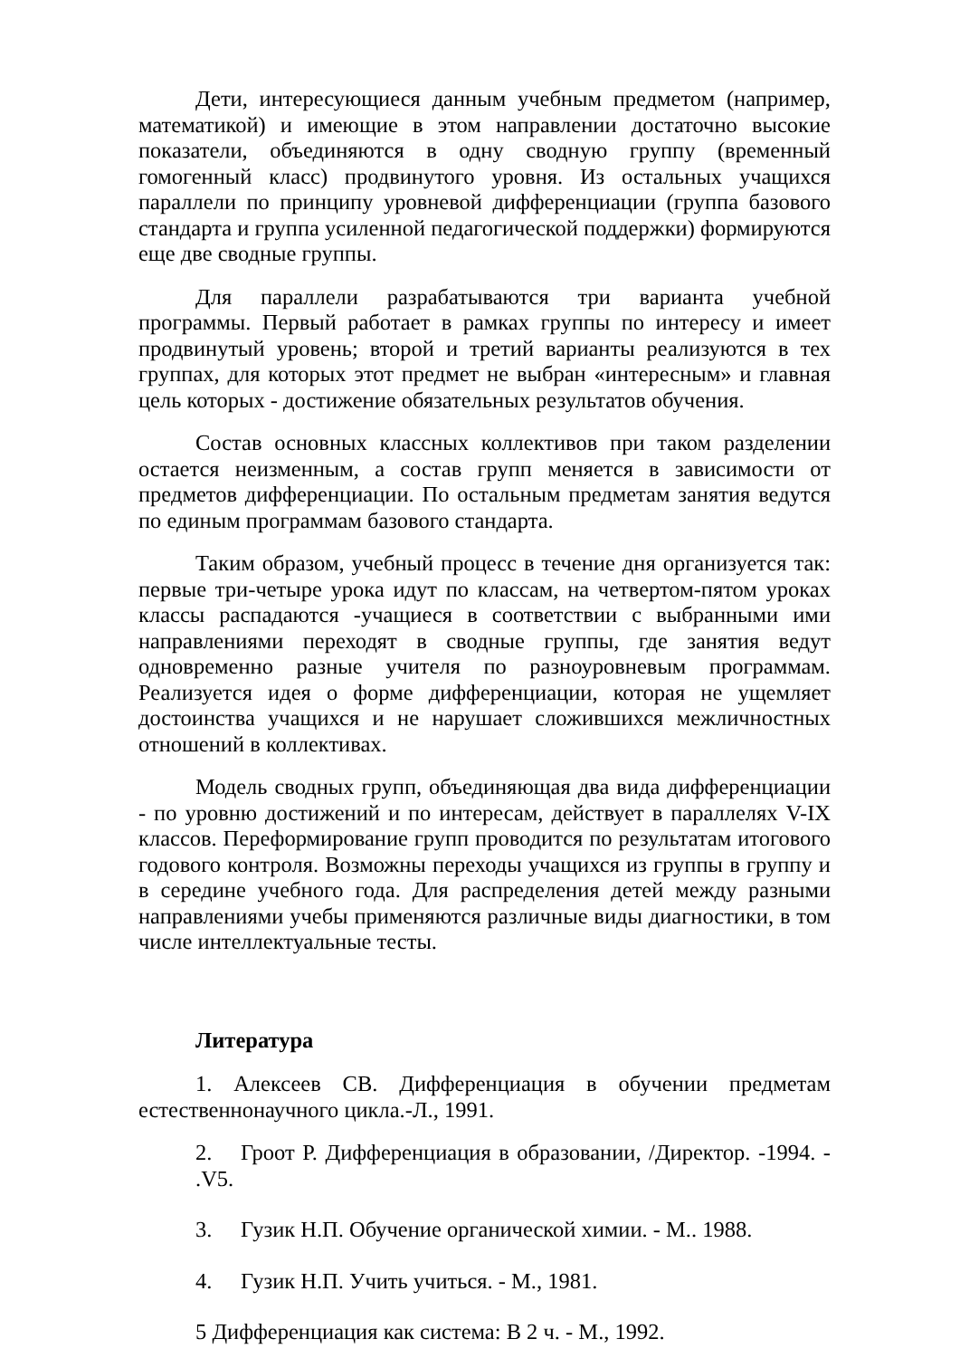Дети, интересующиеся данным учебным предметом (например, математикой) и имеющие в этом направлении достаточно высокие показатели, объединяются в одну сводную группу (временный гомогенный класс) продвинутого уровня. Из остальных учащихся параллели по принципу уровневой дифференциации (группа базового стандарта и группа усиленной педагогической поддержки) формируются еще две сводные группы.
Для параллели разрабатываются три варианта учебной программы. Первый работает в рамках группы по интересу и имеет продвинутый уровень; второй и третий варианты реализуются в тех группах, для которых этот предмет не выбран «интересным» и главная цель которых - достижение обязательных результатов обучения.
Состав основных классных коллективов при таком разделении остается неизменным, а состав групп меняется в зависимости от предметов дифференциации. По остальным предметам занятия ведутся по единым программам базового стандарта.
Таким образом, учебный процесс в течение дня организуется так: первые три-четыре урока идут по классам, на четвертом-пятом уроках классы распадаются -учащиеся в соответствии с выбранными ими направлениями переходят в сводные группы, где занятия ведут одновременно разные учителя по разноуровневым программам. Реализуется идея о форме дифференциации, которая не ущемляет достоинства учащихся и не нарушает сложившихся межличностных отношений в коллективах.
Модель сводных групп, объединяющая два вида дифференциации - по уровню достижений и по интересам, действует в параллелях V-IX классов. Переформирование групп проводится по результатам итогового годового контроля. Возможны переходы учащихся из группы в группу и в середине учебного года. Для распределения детей между разными направлениями учебы применяются различные виды диагностики, в том числе интеллектуальные тесты.
Литература
1. Алексеев СВ. Дифференциация в обучении предметам естественнонаучного цикла.-Л., 1991.
2. Гроот Р. Дифференциация в образовании, /Директор. -1994. - .V5.
3. Гузик Н.П. Обучение органической химии. - М.. 1988.
4. Гузик Н.П. Учить учиться. - М., 1981.
5 Дифференциация как система: В 2 ч. - М., 1992.